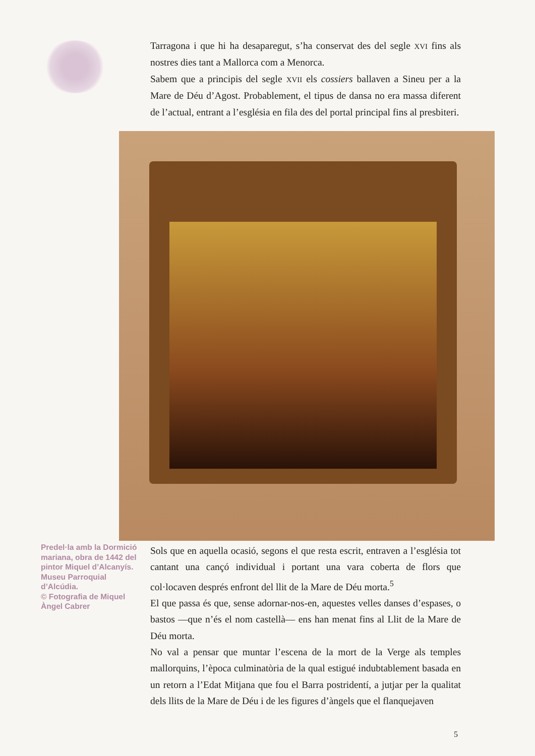Tarragona i que hi ha desaparegut, s’ha conservat des del segle XVI fins als nostres dies tant a Mallorca com a Menorca.
Sabem que a principis del segle XVII els cossiers ballaven a Sineu per a la Mare de Déu d’Agost. Probablement, el tipus de dansa no era massa diferent de l’actual, entrant a l’església en fila des del portal principal fins al presbiteri.
Predel·la amb la Dormició mariana, obra de 1442 del pintor Miquel d’Alcanyís. Museu Parroquial d’Alcúdia.
© Fotografia de Miquel Àngel Cabrer
Sols que en aquella ocasió, segons el que resta escrit, entraven a l’església tot cantant una cançó individual i portant una vara coberta de flors que col·locaven després enfront del llit de la Mare de Déu morta.<sup>5</sup>
El que passa és que, sense adornar-nos-en, aquestes velles danses d’espases, o bastos —que n’és el nom castellà— ens han menat fins al Llit de la Mare de Déu morta.
No val a pensar que muntar l’escena de la mort de la Verge als temples mallorquins, l’època culminatòria de la qual estigué indubtablement basada en un retorn a l’Edat Mitjana que fou el Barra postridentí, a jutjar per la qualitat dels llits de la Mare de Déu i de les figures d’àngels que el flanquejaven
5